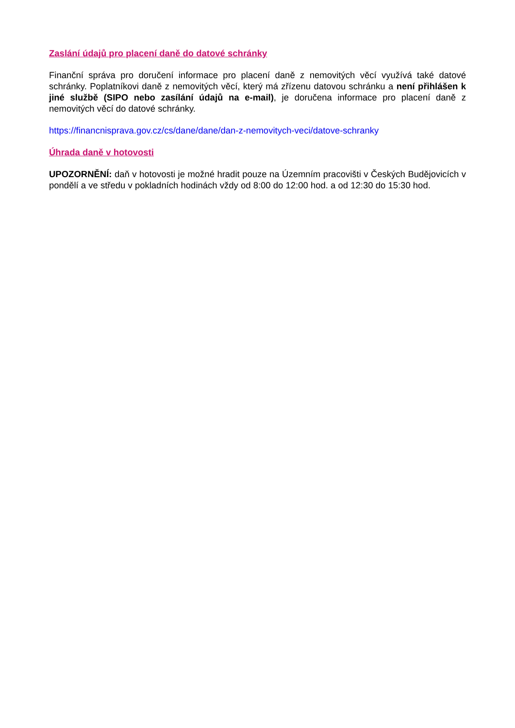Zaslání údajů pro placení daně do datové schránky
Finanční správa pro doručení informace pro placení daně z nemovitých věcí využívá také datové schránky. Poplatníkovi daně z nemovitých věcí, který má zřízenu datovou schránku a není přihlášen k jiné službě (SIPO nebo zasílání údajů na e-mail), je doručena informace pro placení daně z nemovitých věcí do datové schránky.
https://financnisprava.gov.cz/cs/dane/dane/dan-z-nemovitych-veci/datove-schranky
Úhrada daně v hotovosti
UPOZORNĚNÍ: daň v hotovosti je možné hradit pouze na Územním pracovišti v Českých Budějovicích v pondělí a ve středu v pokladních hodinách vždy od 8:00 do 12:00 hod. a od 12:30 do 15:30 hod.